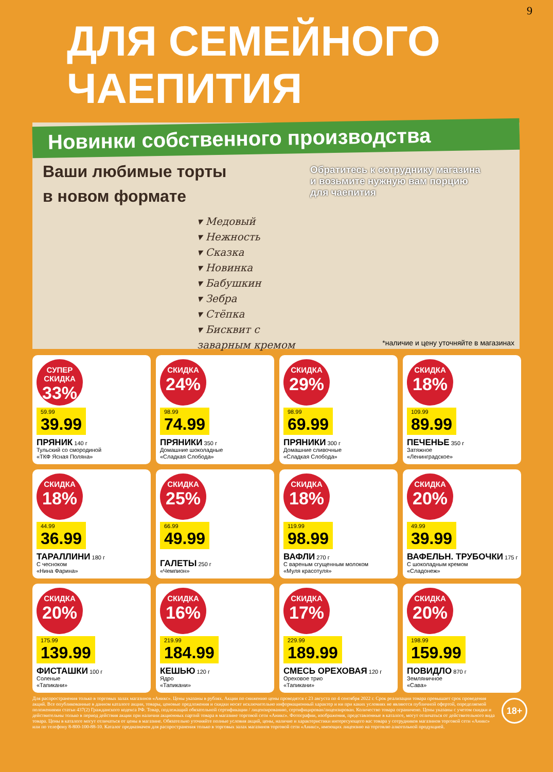9
ДЛЯ СЕМЕЙНОГО
ЧАЕПИТИЯ
Новинки собственного производства
Ваши любимые торты
в новом формате
▾ Медовый
▾ Нежность
▾ Сказка
▾ Новинка
▾ Бабушкин
▾ Зебра
▾ Стёпка
▾ Бисквит с заварным кремом
Обратитесь к сотруднику магазина
и возьмите нужную вам порцию
для чаепития
*наличие и цену уточняйте в магазинах
СУПЕР СКИДКА
33%
59.99 39.99
ПРЯНИК 140 г
Тульский со смородиной
«ТКФ Ясная Поляна»
СКИДКА
24%
98.99 74.99
ПРЯНИКИ 350 г
Домашние шоколадные
«Сладкая Слобода»
СКИДКА
29%
98.99 69.99
ПРЯНИКИ 300 г
Домашние сливочные
«Сладкая Слобода»
СКИДКА
18%
109.99 89.99
ПЕЧЕНЬЕ 350 г
Затяжное
«Ленинградское»
СКИДКА
18%
44.99 36.99
ТАРАЛЛИНИ 180 г
С чесноком
«Нина Фарина»
СКИДКА
25%
66.99 49.99
ГАЛЕТЫ 250 г
«Чемпион»
СКИДКА
18%
119.99 98.99
ВАФЛИ 270 г
С вареным сгущенным молоком
«Муля красотуля»
СКИДКА
20%
49.99 39.99
ВАФЕЛЬН. ТРУБОЧКИ 175 г
С шоколадным кремом
«Сладонеж»
СКИДКА
20%
175.99 139.99
ФИСТАШКИ 100 г
Соленые
«Тапикани»
СКИДКА
16%
219.99 184.99
КЕШЬЮ 120 г
Ядро
«Тапикани»
СКИДКА
17%
229.99 189.99
СМЕСЬ ОРЕХОВАЯ 120 г
Ореховое трио
«Тапикани»
СКИДКА
20%
198.99 159.99
ПОВИДЛО 870 г
Земляничное
«Сава»
Для распространения только в торговых залах магазинов «Аникс». Цены указаны в рублях. Акции по снижению цены проводятся с 23 августа по 4 сентября 2022 г. Срок реализации товара превышает срок проведения акций. Все опубликованные в данном каталоге акции, товары, ценовые предложения и скидки носят исключительно информационный характер и ни при каких условиях не являются публичной офертой, определяемой положениями статьи 437(2) Гражданского кодекса РФ. Товар, подлежащий обязательной сертификации / лицензированию, сертифицирован/лицензирован. Количество товара ограничено. Цены указаны с учетом скидки и действительны только в период действия акции при наличии акционных партий товара в магазине торговой сети «Аникс». Фотографии, изображения, представленные в каталоге, могут отличаться от действительного вида товара. Цены в каталоге могут отличаться от цены в магазине. Обязательно уточняйте полные условия акций, цены, наличие и характеристики интересующего вас товара у сотрудников магазинов торговой сети «Аникс» или по телефону 8-800-100-88-10. Каталог предназначен для распространения только в торговых залах магазинов торговой сети «Аникс», имеющих лицензию на торговлю алкогольной продукцией.
18+